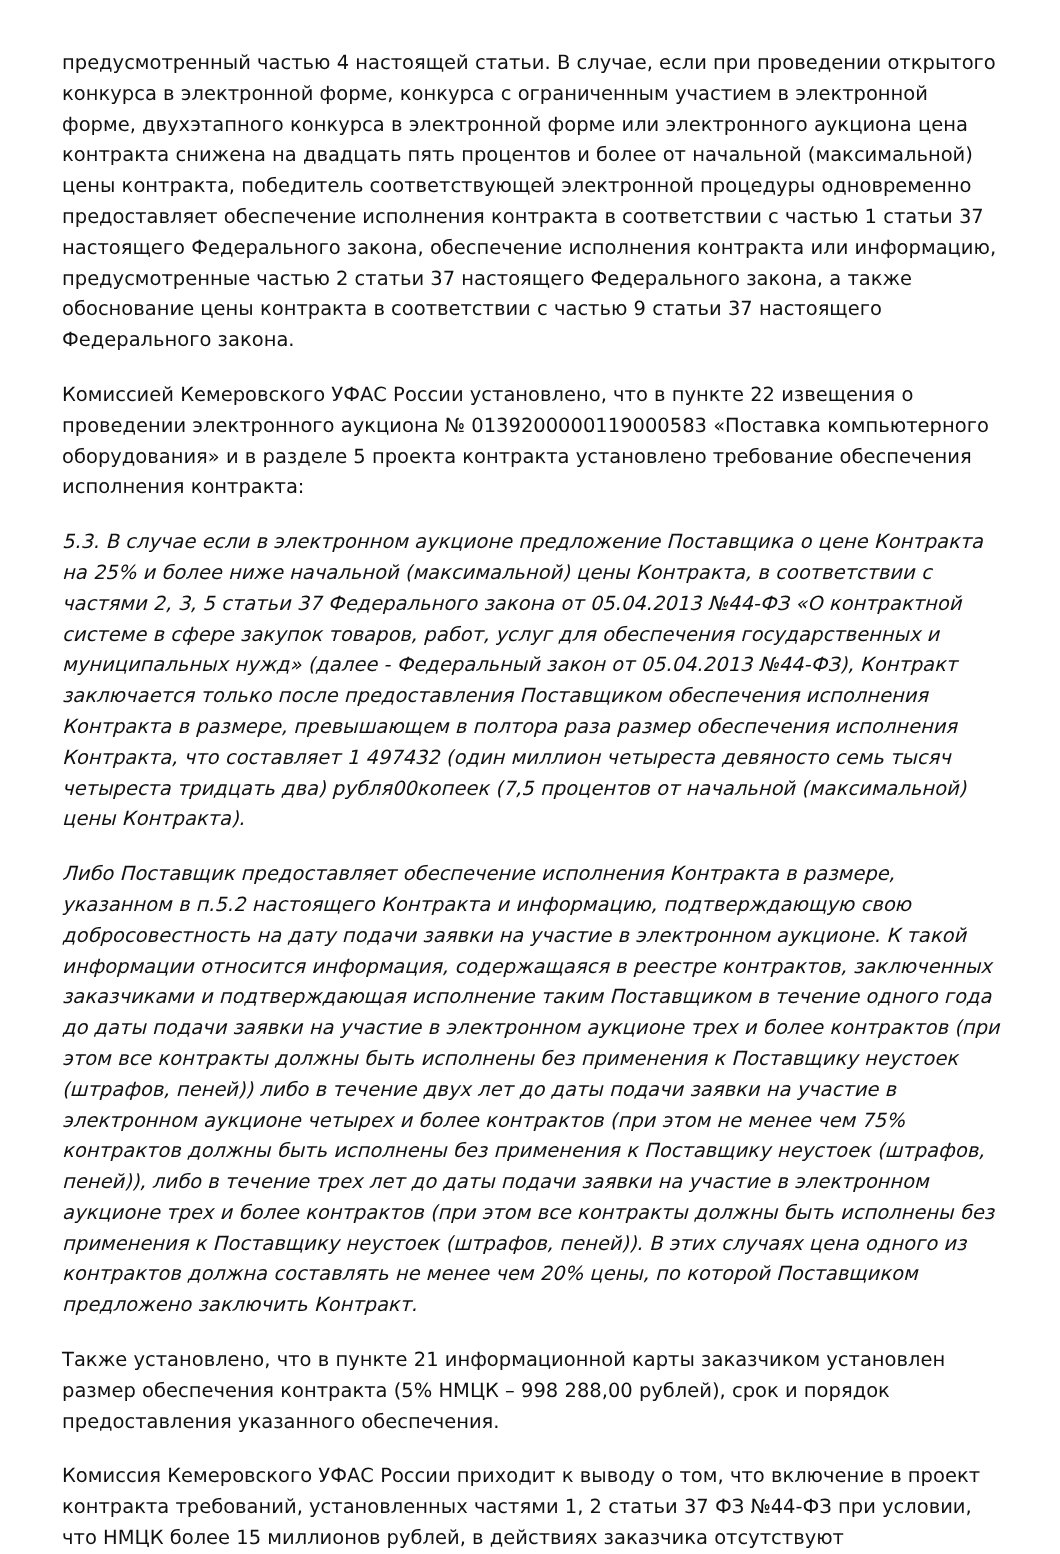предусмотренный частью 4 настоящей статьи. В случае, если при проведении открытого конкурса в электронной форме, конкурса с ограниченным участием в электронной форме, двухэтапного конкурса в электронной форме или электронного аукциона цена контракта снижена на двадцать пять процентов и более от начальной (максимальной) цены контракта, победитель соответствующей электронной процедуры одновременно предоставляет обеспечение исполнения контракта в соответствии с частью 1 статьи 37 настоящего Федерального закона, обеспечение исполнения контракта или информацию, предусмотренные частью 2 статьи 37 настоящего Федерального закона, а также обоснование цены контракта в соответствии с частью 9 статьи 37 настоящего Федерального закона.
Комиссией Кемеровского УФАС России установлено, что в пункте 22 извещения о проведении электронного аукциона № 0139200000119000583 «Поставка компьютерного оборудования» и в разделе 5 проекта контракта установлено требование обеспечения исполнения контракта:
5.3. В случае если в электронном аукционе предложение Поставщика о цене Контракта на 25% и более ниже начальной (максимальной) цены Контракта, в соответствии с частями 2, 3, 5 статьи 37 Федерального закона от 05.04.2013 №44-ФЗ «О контрактной системе в сфере закупок товаров, работ, услуг для обеспечения государственных и муниципальных нужд» (далее - Федеральный закон от 05.04.2013 №44-ФЗ), Контракт заключается только после предоставления Поставщиком обеспечения исполнения Контракта в размере, превышающем в полтора раза размер обеспечения исполнения Контракта, что составляет 1 497432 (один миллион четыреста девяносто семь тысяч четыреста тридцать два) рубля00копеек (7,5 процентов от начальной (максимальной) цены Контракта).
Либо Поставщик предоставляет обеспечение исполнения Контракта в размере, указанном в п.5.2 настоящего Контракта и информацию, подтверждающую свою добросовестность на дату подачи заявки на участие в электронном аукционе. К такой информации относится информация, содержащаяся в реестре контрактов, заключенных заказчиками и подтверждающая исполнение таким Поставщиком в течение одного года до даты подачи заявки на участие в электронном аукционе трех и более контрактов (при этом все контракты должны быть исполнены без применения к Поставщику неустоек (штрафов, пеней)) либо в течение двух лет до даты подачи заявки на участие в электронном аукционе четырех и более контрактов (при этом не менее чем 75% контрактов должны быть исполнены без применения к Поставщику неустоек (штрафов, пеней)), либо в течение трех лет до даты подачи заявки на участие в электронном аукционе трех и более контрактов (при этом все контракты должны быть исполнены без применения к Поставщику неустоек (штрафов, пеней)). В этих случаях цена одного из контрактов должна составлять не менее чем 20% цены, по которой Поставщиком предложено заключить Контракт.
Также установлено, что в пункте 21 информационной карты заказчиком установлен размер обеспечения контракта (5% НМЦК – 998 288,00 рублей), срок и порядок предоставления указанного обеспечения.
Комиссия Кемеровского УФАС России приходит к выводу о том, что включение в проект контракта требований, установленных частями 1, 2 статьи 37 ФЗ №44-ФЗ при условии, что НМЦК более 15 миллионов рублей, в действиях заказчика отсутствуют